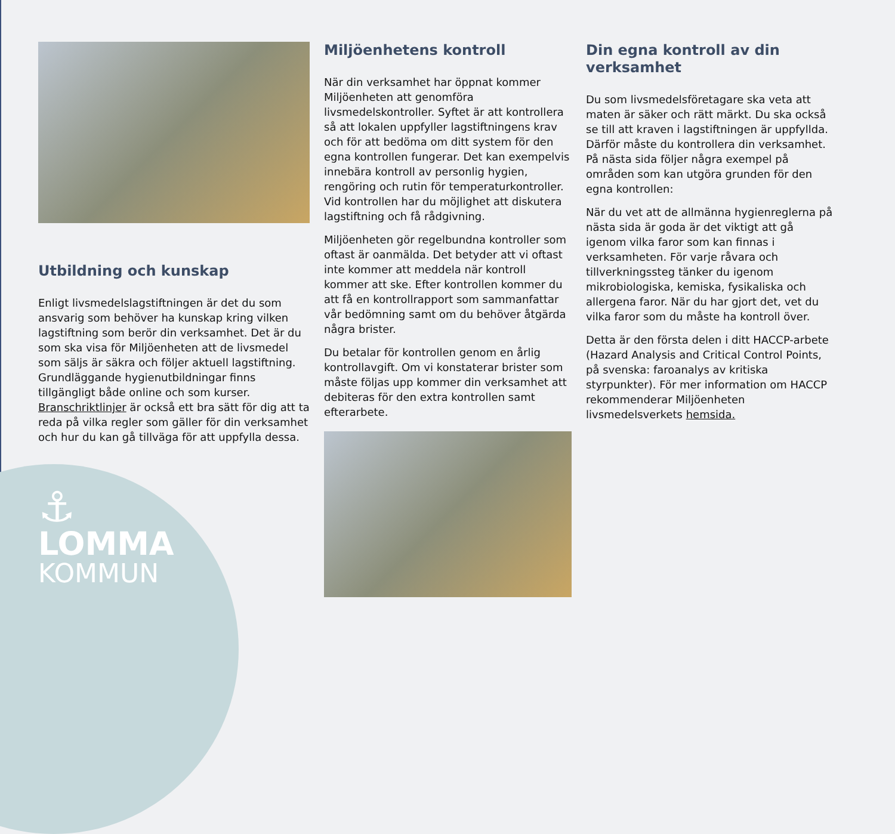Utbildning och kunskap
Enligt livsmedelslagstiftningen är det du som ansvarig som behöver ha kunskap kring vilken lagstiftning som berör din verksamhet. Det är du som ska visa för Miljöenheten att de livsmedel som säljs är säkra och följer aktuell lagstiftning. Grundläggande hygienutbildningar finns tillgängligt både online och som kurser. Branschriktlinjer är också ett bra sätt för dig att ta reda på vilka regler som gäller för din verksamhet och hur du kan gå tillväga för att uppfylla dessa.
⚓
LOMMA
KOMMUN
Miljöenhetens kontroll
När din verksamhet har öppnat kommer Miljöenheten att genomföra livsmedelskontroller. Syftet är att kontrollera så att lokalen uppfyller lagstiftningens krav och för att bedöma om ditt system för den egna kontrollen fungerar. Det kan exempelvis innebära kontroll av personlig hygien, rengöring och rutin för temperaturkontroller. Vid kontrollen har du möjlighet att diskutera lagstiftning och få rådgivning.
Miljöenheten gör regelbundna kontroller som oftast är oanmälda. Det betyder att vi oftast inte kommer att meddela när kontroll kommer att ske. Efter kontrollen kommer du att få en kontrollrapport som sammanfattar vår bedömning samt om du behöver åtgärda några brister.
Du betalar för kontrollen genom en årlig kontrollavgift. Om vi konstaterar brister som måste följas upp kommer din verksamhet att debiteras för den extra kontrollen samt efterarbete.
Din egna kontroll av din verksamhet
Du som livsmedelsföretagare ska veta att maten är säker och rätt märkt. Du ska också se till att kraven i lagstiftningen är uppfyllda. Därför måste du kontrollera din verksamhet. På nästa sida följer några exempel på områden som kan utgöra grunden för den egna kontrollen:
När du vet att de allmänna hygienreglerna på nästa sida är goda är det viktigt att gå igenom vilka faror som kan finnas i verksamheten. För varje råvara och tillverkningssteg tänker du igenom mikrobiologiska, kemiska, fysikaliska och allergena faror. När du har gjort det, vet du vilka faror som du måste ha kontroll över.
Detta är den första delen i ditt HACCP-arbete (Hazard Analysis and Critical Control Points, på svenska: faroanalys av kritiska styrpunkter). För mer information om HACCP rekommenderar Miljöenheten livsmedelsverkets hemsida.